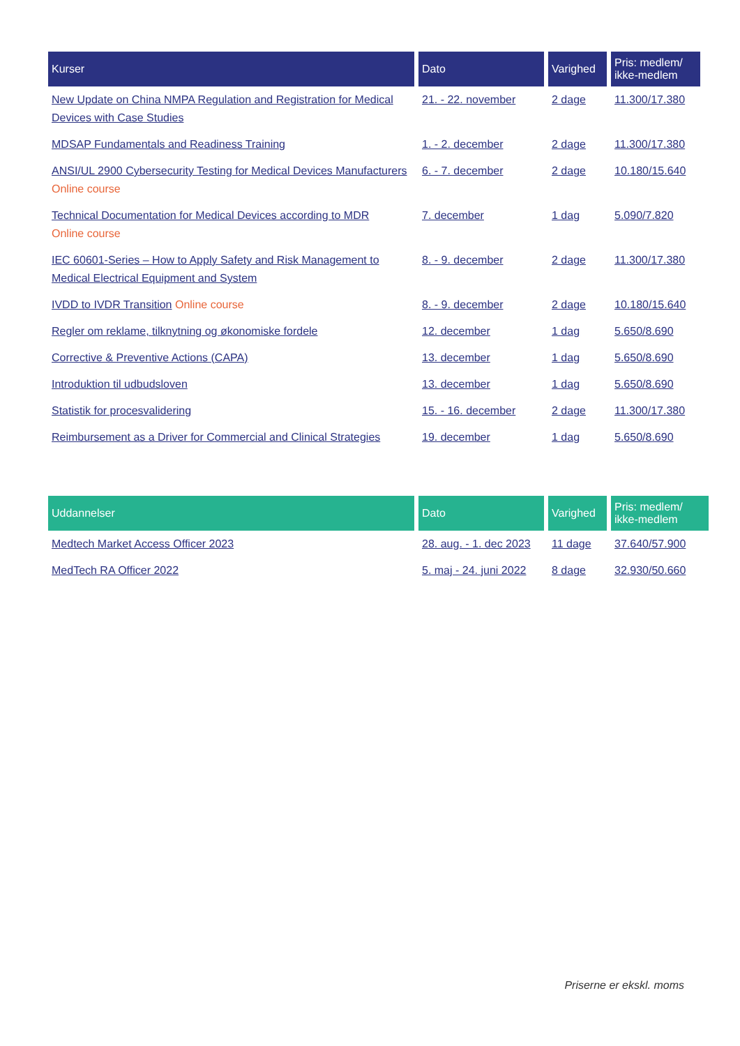| Kurser | Dato | Varighed | Pris: medlem/ ikke-medlem |
| --- | --- | --- | --- |
| New Update on China NMPA Regulation and Registration for Medical Devices with Case Studies | 21. - 22. november | 2 dage | 11.300/17.380 |
| MDSAP Fundamentals and Readiness Training | 1. - 2. december | 2 dage | 11.300/17.380 |
| ANSI/UL 2900 Cybersecurity Testing for Medical Devices Manufacturers Online course | 6. - 7. december | 2 dage | 10.180/15.640 |
| Technical Documentation for Medical Devices according to MDR Online course | 7. december | 1 dag | 5.090/7.820 |
| IEC 60601-Series – How to Apply Safety and Risk Management to Medical Electrical Equipment and System | 8. - 9. december | 2 dage | 11.300/17.380 |
| IVDD to IVDR Transition Online course | 8. - 9. december | 2 dage | 10.180/15.640 |
| Regler om reklame, tilknytning og økonomiske fordele | 12. december | 1 dag | 5.650/8.690 |
| Corrective & Preventive Actions (CAPA) | 13. december | 1 dag | 5.650/8.690 |
| Introduktion til udbudsloven | 13. december | 1 dag | 5.650/8.690 |
| Statistik for procesvalidering | 15. - 16. december | 2 dage | 11.300/17.380 |
| Reimbursement as a Driver for Commercial and Clinical Strategies | 19. december | 1 dag | 5.650/8.690 |
| Uddannelser | Dato | Varighed | Pris: medlem/ ikke-medlem |
| --- | --- | --- | --- |
| Medtech Market Access Officer 2023 | 28. aug. - 1. dec 2023 | 11 dage | 37.640/57.900 |
| MedTech RA Officer 2022 | 5. maj - 24. juni 2022 | 8 dage | 32.930/50.660 |
Priserne er ekskl. moms